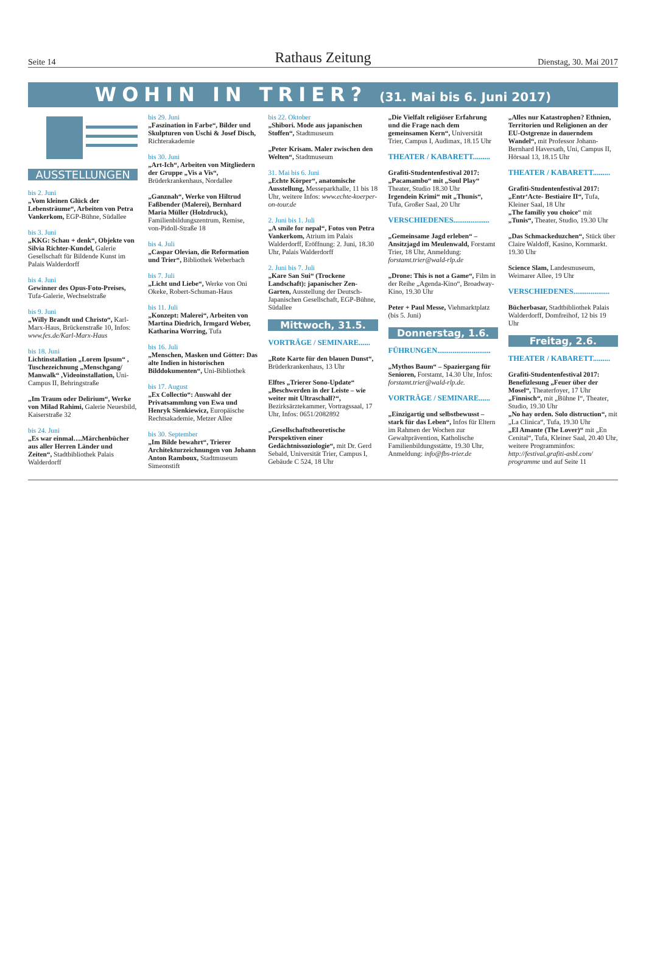Seite 14 Rathaus Zeitung Dienstag, 30. Mai 2017
WOHIN IN TRIER? (31. Mai bis 6. Juni 2017)
AUSSTELLUNGEN
bis 2. Juni
„Vom kleinen Glück der Lebensträume“, Arbeiten von Petra Vankerkom, EGP-Bühne, Südallee
bis 3. Juni
„KKG: Schau + denk“, Objekte von Silvia Richter-Kundel, Galerie Gesellschaft für Bildende Kunst im Palais Walderdorff
bis 4. Juni
Gewinner des Opus-Foto-Preises, Tufa-Galerie, Wechselstraße
bis 9. Juni
„Willy Brandt und Christo“, Karl-Marx-Haus, Brückenstraße 10, Infos: www.fes.de/Karl-Marx-Haus
bis 18. Juni
Lichtinstallation „Lorem Ipsum“ , Tuschezeichnung „Menschgang/ Manwalk“ ,Videoinstallation, Uni-Campus II, Behringstraße
„Im Traum oder Delirium“, Werke von Milad Rahimi, Galerie Neuesbild, Kaiserstraße 32
bis 24. Juni
„Es war einmal….Märchenbücher aus aller Herren Länder und Zeiten“, Stadtbibliothek Palais Walderdorff
bis 29. Juni
„Faszination in Farbe“, Bilder und Skulpturen von Uschi & Josef Disch, Richterakademie
bis 30. Juni
„Art-Ich“, Arbeiten von Mitgliedern der Gruppe „Vis a Vis“, Brüderkrankenhaus, Nordallee
„Ganznah“, Werke von Hiltrud Faßbender (Malerei), Bernhard Maria Müller (Holzdruck), Familienbildungszentrum, Remise, von-Pidoll-Straße 18
bis 4. Juli
„Caspar Olevian, die Reformation und Trier“, Bibliothek Weberbach
bis 7. Juli
„Licht und Liebe“, Werke von Oni Okeke, Robert-Schuman-Haus
bis 11. Juli
„Konzept: Malerei“, Arbeiten von Martina Diedrich, Irmgard Weber, Katharina Worring, Tufa
bis 16. Juli
„Menschen, Masken und Götter: Das alte Indien in historischen Bilddokumenten“, Uni-Bibliothek
bis 17. August
„Ex Collectio“: Auswahl der Privatsammlung von Ewa und Henryk Sienkiewicz, Europäische Rechtsakademie, Metzer Allee
bis 30. September
„Im Bilde bewahrt“, Trierer Architekturzeichnungen von Johann Anton Ramboux, Stadtmuseum Simeonstift
bis 22. Oktober
„Shibori. Mode aus japanischen Stoffen“, Stadtmuseum
„Peter Krisam. Maler zwischen den Welten“, Stadtmuseum
31. Mai bis 6. Juni
„Echte Körper“, anatomische Ausstellung, Messeparkhalle, 11 bis 18 Uhr, weitere Infos: www.echte-koerper-on-tour.de
2. Juni bis 1. Juli
„A smile for nepal“, Fotos von Petra Vankerkom, Atrium im Palais Walderdorff, Eröffnung: 2. Juni, 18.30 Uhr, Palais Walderdorff
2. Juni bis 7. Juli
„Kare San Sui“ (Trockene Landschaft): japanischer Zen-Garten, Ausstellung der Deutsch-Japanischen Gesellschaft, EGP-Bühne, Südallee
Mittwoch, 31.5.
VORTRÄGE / SEMINARE......
„Rote Karte für den blauen Dunst“, Brüderkrankenhaus, 13 Uhr
Elftes „Trierer Sono-Update“ „Beschwerden in der Leiste – wie weiter mit Ultraschall?“, Bezirksärztekammer, Vortragssaal, 17 Uhr, Infos: 0651/2082892
„Gesellschaftstheoretische Perspektiven einer Gedächtnissoziologie“, mit Dr. Gerd Sebald, Universität Trier, Campus I, Gebäude C 524, 18 Uhr
„Die Vielfalt religiöser Erfahrung und die Frage nach dem gemeinsamen Kern“, Universität Trier, Campus I, Audimax, 18.15 Uhr
THEATER / KABARETT.........
Grafiti-Studentenfestival 2017: „Pacamambo“ mit „Soul Play“ Theater, Studio 18.30 Uhr
Irgendein Krimi“ mit „Thunis“, Tufa, Großer Saal, 20 Uhr
VERSCHIEDENES...................
„Gemeinsame Jagd erleben“ – Ansitzjagd im Meulenwald, Forstamt Trier, 18 Uhr, Anmeldung: forstamt.trier@wald-rlp.de
„Drone: This is not a Game“, Film in der Reihe „Agenda-Kino“, Broadway-Kino, 19.30 Uhr
Peter + Paul Messe, Viehmarktplatz (bis 5. Juni)
Donnerstag, 1.6.
FÜHRUNGEN............................
„Mythos Baum“ – Spaziergang für Senioren, Forstamt, 14.30 Uhr, Infos: forstamt.trier@wald-rlp.de.
VORTRÄGE / SEMINARE......
„Einzigartig und selbstbewusst – stark für das Leben“, Infos für Eltern im Rahmen der Wochen zur Gewaltprävention, Katholische Familienbildungsstätte, 19.30 Uhr, Anmeldung: info@fbs-trier.de
„Alles nur Katastrophen? Ethnien, Territorien und Religionen an der EU-Ostgrenze in dauerndem Wandel“, mit Professor Johann-Bernhard Haversath, Uni, Campus II, Hörsaal 13, 18.15 Uhr
THEATER / KABARETT.........
Grafiti-Studentenfestival 2017: „Entr‘Acte- Bestiaire II“, Tufa, Kleiner Saal, 18 Uhr
„The familiy you choice“ mit „Tunis“, Theater, Studio, 19.30 Uhr
„Das Schmackeduzchen“, Stück über Claire Waldoff, Kasino, Kornmarkt. 19.30 Uhr
Science Slam, Landesmuseum, Weimarer Allee, 19 Uhr
VERSCHIEDENES...................
Bücherbasar, Stadtbibliothek Palais Walderdorff, Domfreihof, 12 bis 19 Uhr
Freitag, 2.6.
THEATER / KABARETT.........
Grafiti-Studentenfestival 2017: Benefizlesung „Feuer über der Mosel“, Theaterfoyer, 17 Uhr
„Finnisch“, mit „Bühne I“, Theater, Studio, 19.30 Uhr
„No hay orden. Solo distruction“, mit „La Clinica“, Tufa, 19.30 Uhr
„El Amante (The Lover)“ mit „En Cenital“, Tufa, Kleiner Saal, 20.40 Uhr, weitere Programminfos: http://festival.grafiti-asbl.com/ programme und auf Seite 11